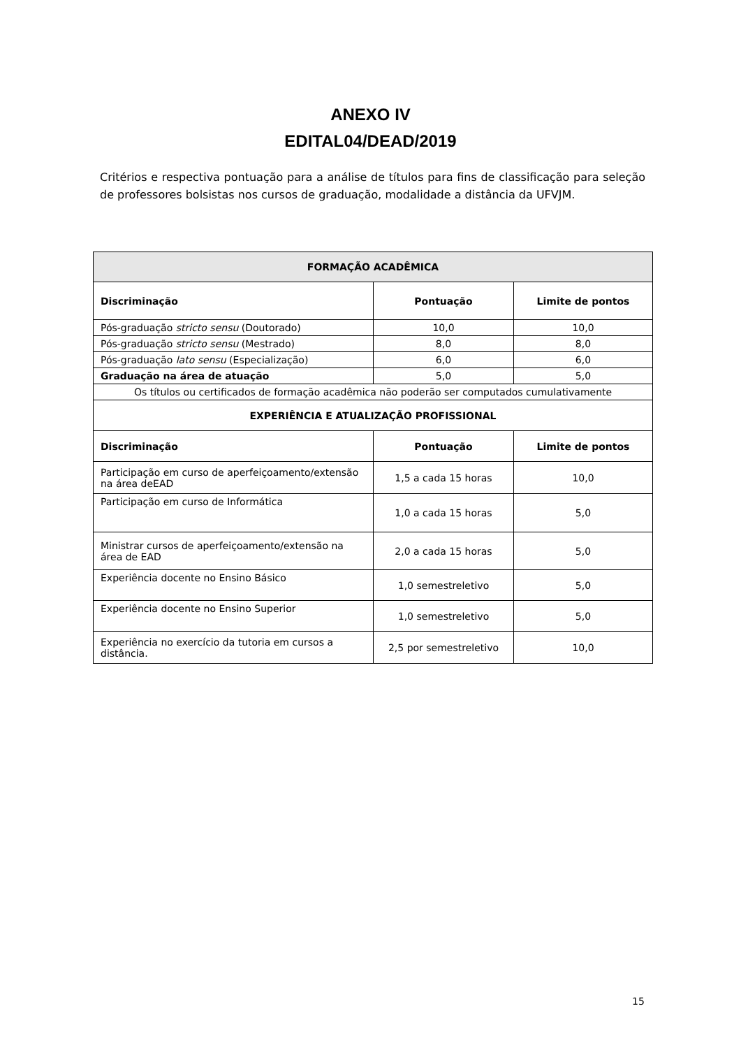ANEXO IV
EDITAL04/DEAD/2019
Critérios e respectiva pontuação para a análise de títulos para fins de classificação para seleção de professores bolsistas nos cursos de graduação, modalidade a distância da UFVJM.
| FORMAÇÃO ACADÊMICA | | |
| --- | --- | --- |
| Discriminação | Pontuação | Limite de pontos |
| Pós-graduação stricto sensu (Doutorado) | 10,0 | 10,0 |
| Pós-graduação stricto sensu (Mestrado) | 8,0 | 8,0 |
| Pós-graduação lato sensu (Especialização) | 6,0 | 6,0 |
| Graduação na área de atuação | 5,0 | 5,0 |
| Os títulos ou certificados de formação acadêmica não poderão ser computados cumulativamente | | |
| EXPERIÊNCIA E ATUALIZAÇÃO PROFISSIONAL | | |
| Discriminação | Pontuação | Limite de pontos |
| Participação em curso de aperfeiçoamento/extensão na área deEAD | 1,5 a cada 15 horas | 10,0 |
| Participação em curso de Informática | 1,0 a cada 15 horas | 5,0 |
| Ministrar cursos de aperfeiçoamento/extensão na área de EAD | 2,0 a cada 15 horas | 5,0 |
| Experiência docente no Ensino Básico | 1,0 semestreletivo | 5,0 |
| Experiência docente no Ensino Superior | 1,0 semestreletivo | 5,0 |
| Experiência no exercício da tutoria em cursos a distância. | 2,5 por semestreletivo | 10,0 |
15